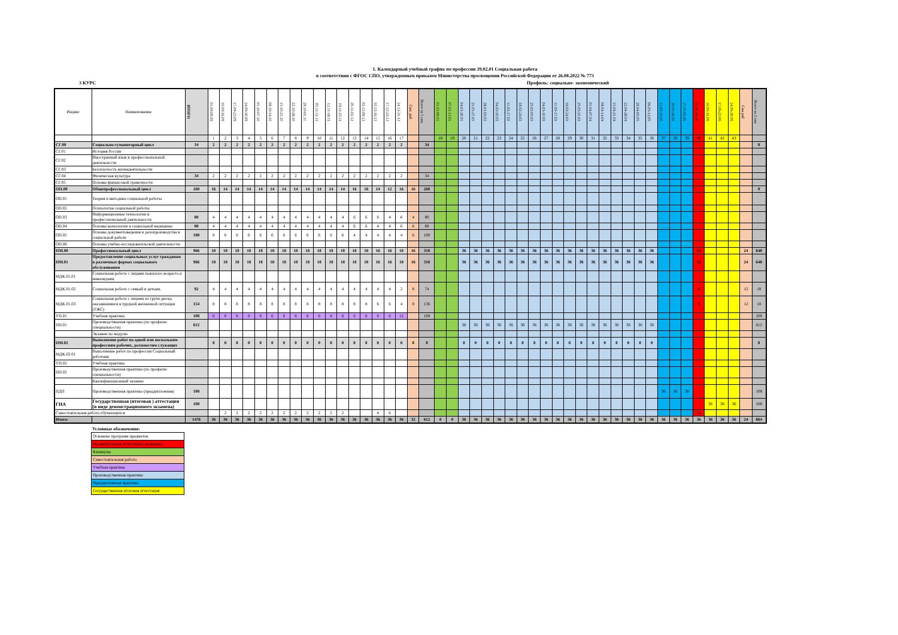1. Календарный учебный график по профессии 39.02.01 Социальная работа
в соответствии с ФГОС СПО, утвержденным приказом Министерства просвещения Российской Федерации от 26.08.2022 № 773
3 КУРС Профиль: социально- экономический
| Индекс | Наименование | ИТОГО | 01.09-09.09 | 10.09-16.09 | 17.09-23.09 | 24.09-30.09 | 01.10-07.10 | 08.10-14.10 | 15.10-21.10 | 22.10-28.10 | 29.10-01.11 | 05.11-11.11 | 12.11-18.11 | 19.11-25.11 | 26.11-02.12 | 03.12-09.12 | 10.12-16.12 | 17.12-23.12 | 24.12-31.12 | Сам. раб | Всего за 1 сем. | 01.01-06.01 | 07.01-13.01 | 04.01-20.01 | 21.01-27.01 | 28.01-03.02 | 04.02-10.02 | 11.02-17.02 | 18.02-24.02 | 25.02-03.03 | 04.03-10.03 | 11.03-17.03 | 18.03-24.03 | 25.03-31.03 | 01.04-07.04 | 08.04-14.04 | 15.04-21.04 | 22.04-28.04 | 29.04-05.05 | 06.05-12.05 | 13.05-19.05 | 20.05-26.05 | 27.05-02.06 | 03.06-09.06 | 10.06-16.06 | 17.06-23.06 | 24.06-30.06 | Сам раб | Всего за 2 сем |
| --- | --- | --- | --- | --- | --- | --- | --- | --- | --- | --- | --- | --- | --- | --- | --- | --- | --- | --- | --- | --- | --- | --- | --- | --- | --- | --- | --- | --- | --- | --- | --- | --- | --- | --- | --- | --- | --- | --- | --- | --- | --- | --- | --- | --- | --- | --- | --- | --- | --- |
| | | | 1 | 2 | 3 | 4 | 5 | 6 | 7 | 8 | 9 | 10 | 11 | 12 | 13 | 14 | 15 | 16 | 17 | | | 18 | 19 | 20 | 21 | 22 | 23 | 24 | 25 | 26 | 27 | 28 | 29 | 30 | 31 | 32 | 33 | 34 | 35 | 36 | 37 | 38 | 39 | 40 | 41 | 42 | 43 | | |
| СГ.00 | Социально-гуманитарный цикл | 34 | 2 | 2 | 2 | 2 | 2 | 2 | 2 | 2 | 2 | 2 | 2 | 2 | 2 | 2 | 2 | 2 | 2 | | 34 | | | | | | | | | | | | | | | | | | | | | | | | | | | | 0 |
| СГ.01 | История России | | | | | | | | | | | | | | | | | | | | | | | | | | | | | | | | | | | | | | | | | | | | | | | | |
| СГ.02 | Иностранный язык в профессиональной деятельности | | | | | | | | | | | | | | | | | | | | | | | | | | | | | | | | | | | | | | | | | | | | | | | | |
| СГ.03 | Безопасность жизнедеятельности | | | | | | | | | | | | | | | | | | | | | | | | | | | | | | | | | | | | | | | | | | | | | | | | |
| СГ.04 | Физическая культура | 34 | 2 | 2 | 2 | 2 | 2 | 2 | 2 | 2 | 2 | 2 | 2 | 2 | 2 | 2 | 2 | 2 | 2 | | 34 | | | | | | | | | | | | | | | | | | | | | | | | | | | | |
| СГ.05 | Основы финансовой грамотности | | | | | | | | | | | | | | | | | | | | | | | | | | | | | | | | | | | | | | | | | | | | | | | | |
| ОП.00 | Общепрофессиональный цикл | 260 | 16 | 14 | 14 | 14 | 14 | 14 | 14 | 14 | 14 | 14 | 14 | 14 | 16 | 16 | 14 | 12 | 16 | 16 | 260 | | | | | | | | | | | | | | | | | | | | | | | | | | | | 0 |
| ОП.01 | Теория и методика социальной работы | | | | | | | | | | | | | | | | | | | | | | | | | | | | | | | | | | | | | | | | | | | | | | | | |
| ОП.02 | Психология социальной работы | | | | | | | | | | | | | | | | | | | | | | | | | | | | | | | | | | | | | | | | | | | | | | | | |
| ОП.03 | Информационные технологии в профессиональной деятельности | 80 | 4 | 4 | 4 | 4 | 4 | 4 | 4 | 4 | 4 | 4 | 4 | 4 | 6 | 6 | 6 | 4 | 6 | 4 | 80 | | | | | | | | | | | | | | | | | | | | | | | | | | | | |
| ОП.04 | Основы валеологии и социальной медицины | 80 | 4 | 4 | 4 | 4 | 4 | 4 | 4 | 4 | 4 | 4 | 4 | 4 | 6 | 6 | 4 | 4 | 6 | 6 | 80 | | | | | | | | | | | | | | | | | | | | | | | | | | | | |
| ОП.05 | Основы документоведения и делопроизводства в социальной работе | 100 | 8 | 6 | 6 | 6 | 6 | 6 | 6 | 6 | 6 | 6 | 6 | 6 | 4 | 4 | 4 | 4 | 4 | 6 | 100 | | | | | | | | | | | | | | | | | | | | | | | | | | | | |
| ОП.06 | Основы учебно-исследовательской деятельности | | | | | | | | | | | | | | | | | | | | | | | | | | | | | | | | | | | | | | | | | | | | | | | | |
| ПМ.00 | Профессиональный цикл | 966 | 18 | 18 | 18 | 18 | 18 | 18 | 18 | 18 | 18 | 18 | 18 | 18 | 18 | 18 | 16 | 16 | 18 | 16 | 318 | | | 36 | 36 | 36 | 36 | 36 | 36 | 36 | 36 | 36 | 36 | 36 | 36 | 36 | 36 | 36 | 36 | 36 | | | | 12 | | | | 24 | 648 |
| ПМ.01 | Предоставление социальных услуг гражданам в различных формах социального обслуживания | 966 | 18 | 18 | 18 | 18 | 18 | 18 | 18 | 18 | 18 | 18 | 18 | 18 | 18 | 18 | 16 | 16 | 18 | 16 | 318 | | | 36 | 36 | 36 | 36 | 36 | 36 | 36 | 36 | 36 | 36 | 36 | 36 | 36 | 36 | 36 | 36 | 36 | | | | 12 | | | | 24 | 648 |
| МДК.01.01 | Социальная работа с лицами пожилого возраста и инвалидами. | | | | | | | | | | | | | | | | | | | | | | | | | | | | | | | | | | | | | | | | | | | | | | | | |
| МДК.01.02 | Социальная работа с семьей и детьми. | 92 | 4 | 4 | 4 | 4 | 4 | 4 | 4 | 4 | 4 | 4 | 4 | 4 | 4 | 4 | 4 | 4 | 2 | 8 | 74 | | | | | | | | | | | | | | | | | | | | | | | 6 | | | | 12 | 18 |
| МДК.01.03 | Социальная работа с лицами из групп риска, оказавшимися в трудной жизненной ситуации (ТЖС) | 154 | 8 | 8 | 8 | 8 | 8 | 8 | 8 | 8 | 8 | 8 | 8 | 8 | 8 | 8 | 6 | 6 | 4 | 8 | 136 | | | | | | | | | | | | | | | | | | | | | | | 6 | | | | 12 | 18 |
| УП.01 | Учебная практика | 108 | 6 | 6 | 6 | 6 | 6 | 6 | 6 | 6 | 6 | 6 | 6 | 6 | 6 | 6 | 6 | 6 | 12 | | 108 | | | | | | | | | | | | | | | | | | | | | | | | | | | | 108 |
| ПП.01 | Производственная практика (по профилю специальности) | 612 | | | | | | | | | | | | | | | | | | | | | | 36 | 36 | 36 | 36 | 36 | 36 | 36 | 36 | 36 | 36 | 36 | 36 | 36 | 36 | 36 | 36 | 36 | | | | | | | | | 612 |
| | Экзамен по модулю | | | | | | | | | | | | | | | | | | | | | | | | | | | | | | | | | | | | | | | | | | | | | | | | |
| ПМ.02 | Выполнение работ по одной или нескольким профессиям рабочих, должностям служащих | | 0 | 0 | 0 | 0 | 0 | 0 | 0 | 0 | 0 | 0 | 0 | 0 | 0 | 0 | 0 | 0 | 0 | 0 | 0 | | | 0 | 0 | 0 | 0 | 0 | 0 | 0 | 0 | 0 | 0 | 0 | 0 | 0 | 0 | 0 | 0 | 0 | | | | | | | | | 0 |
| МДК.02.01 | Выполнение работ по профессии Социальный работник | | | | | | | | | | | | | | | | | | | | | | | | | | | | | | | | | | | | | | | | | | | | | | | | |
| УП.02 | Учебная практика | | | | | | | | | | | | | | | | | | | | | | | | | | | | | | | | | | | | | | | | | | | | | | | | |
| ПП.02 | Производственная практика (по профилю специальности) | | | | | | | | | | | | | | | | | | | | | | | | | | | | | | | | | | | | | | | | | | | | | | | | |
| | Квалификационный экзамен | | | | | | | | | | | | | | | | | | | | | | | | | | | | | | | | | | | | | | | | | | | | | | | | |
| ПДП | Производственная практика (преддипломная) | 108 | | | | | | | | | | | | | | | | | | | | | | | | | | | | | | | | | | | | | | | 36 | 36 | 36 | | | | | | 108 |
| ГИА | Государственная (итоговая ) аттестация (в виде демонстрационного экзамена) | 108 | | | | | | | | | | | | | | | | | | | | | | | | | | | | | | | | | | | | | | | | | | | 36 | 36 | 36 | | 108 |
| Самостоятельная работа обучающихся | | | | 2 | 2 | 2 | 2 | 2 | 2 | 2 | 2 | 2 | 2 | 2 | | | 4 | 6 | | | | | | | | | | | | | | | | | | | | | | | | | | 24 | | | | | |
| Итого: | | 1476 | 36 | 36 | 36 | 36 | 36 | 36 | 36 | 36 | 36 | 36 | 36 | 36 | 36 | 36 | 36 | 36 | 36 | 32 | 612 | 0 | 0 | 36 | 36 | 36 | 36 | 36 | 36 | 36 | 36 | 36 | 36 | 36 | 36 | 36 | 36 | 36 | 36 | 36 | 36 | 36 | 36 | 36 | 36 | 36 | 36 | 24 | 864 |
Условные обозначения:
| Освоение программ предметов |
| Промежуточная аттестация (экзамены) |
| Каникулы |
| Самостоятельная работа |
| Учебная практика |
| Производственная практика |
| Преддипломная практика |
| Государственная итоговая аттестация |